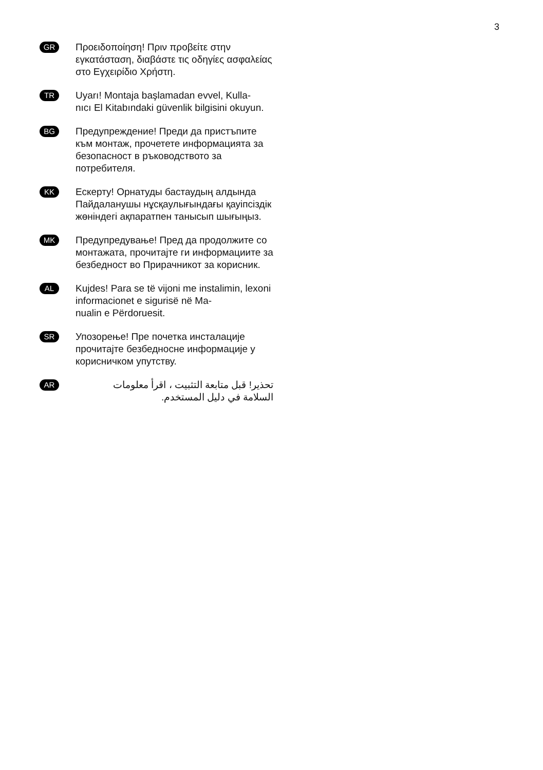3
GR
Προειδοποίηση! Πριν προβείτε στην εγκατάσταση, διαβάστε τις οδηγίες ασφαλείας στο Εγχειρίδιο Χρήστη.
TR
Uyarı! Montaja başlamadan evvel, Kulla-
nıcı El Kitabındaki güvenlik bilgisini okuyun.
BG
Предупреждение! Преди да пристъпите към монтаж, прочетете информацията за безопасност в ръководството за потребителя.
KK
Ескерту! Орнатуды бастаудың алдында Пайдаланушы нұсқаулығындағы қауіпсіздік жөніндегі ақпаратпен танысып шығыңыз.
MK
Предупредување! Пред да продолжите со монтажата, прочитајте ги информациите за безбедност во Прирачникот за корисник.
AL
Kujdes! Para se të vijoni me instalimin, lexoni informacionet e sigurisë në Ma-
nualin e Përdoruesit.
SR
Упозорење! Пре почетка инсталације прочитајте безбедносне информације у корисничком упутству.
AR
تحذير! قبل متابعة التثبيت ، اقرأ معلومات
السلامة في دليل المستخدم.